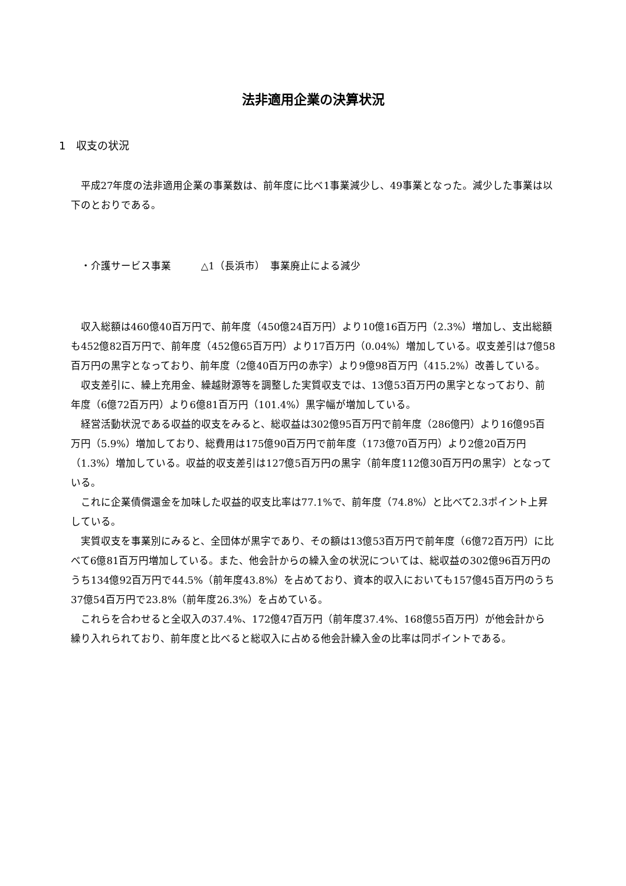法非適用企業の決算状況
1　収支の状況
平成27年度の法非適用企業の事業数は、前年度に比べ1事業減少し、49事業となった。減少した事業は以下のとおりである。
・介護サービス事業　　　△1（長浜市）　事業廃止による減少
収入総額は460億40百万円で、前年度（450億24百万円）より10億16百万円（2.3%）増加し、支出総額も452億82百万円で、前年度（452億65百万円）より17百万円（0.04%）増加している。収支差引は7億58百万円の黒字となっており、前年度（2億40百万円の赤字）より9億98百万円（415.2%）改善している。
収支差引に、繰上充用金、繰越財源等を調整した実質収支では、13億53百万円の黒字となっており、前年度（6億72百万円）より6億81百万円（101.4%）黒字幅が増加している。
経営活動状況である収益的収支をみると、総収益は302億95百万円で前年度（286億円）より16億95百万円（5.9%）増加しており、総費用は175億90百万円で前年度（173億70百万円）より2億20百万円（1.3%）増加している。収益的収支差引は127億5百万円の黒字（前年度112億30百万円の黒字）となっている。
これに企業債償還金を加味した収益的収支比率は77.1%で、前年度（74.8%）と比べて2.3ポイント上昇している。
実質収支を事業別にみると、全団体が黒字であり、その額は13億53百万円で前年度（6億72百万円）に比べて6億81百万円増加している。また、他会計からの繰入金の状況については、総収益の302億96百万円のうち134億92百万円で44.5%（前年度43.8%）を占めており、資本的収入においても157億45百万円のうち37億54百万円で23.8%（前年度26.3%）を占めている。
これらを合わせると全収入の37.4%、172億47百万円（前年度37.4%、168億55百万円）が他会計から繰り入れられており、前年度と比べると総収入に占める他会計繰入金の比率は同ポイントである。